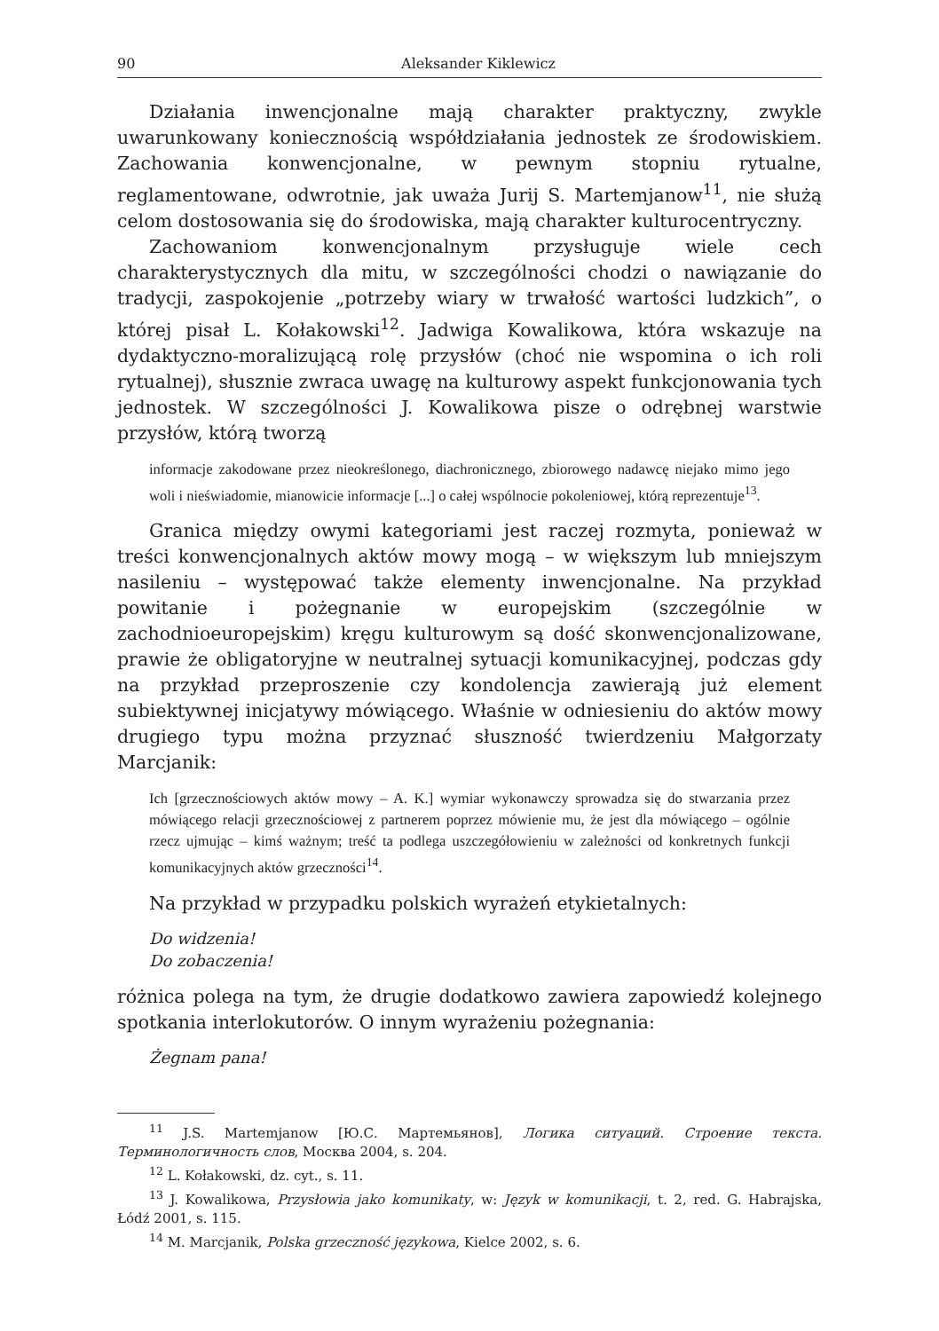90 Aleksander Kiklewicz
Działania inwencjonalne mają charakter praktyczny, zwykle uwarunkowany koniecznością współdziałania jednostek ze środowiskiem. Zachowania konwencjonalne, w pewnym stopniu rytualne, reglamentowane, odwrotnie, jak uważa Jurij S. Martemjanow<sup>11</sup>, nie służą celom dostosowania się do środowiska, mają charakter kulturocentryczny.
Zachowaniom konwencjonalnym przysługuje wiele cech charakterystycznych dla mitu, w szczególności chodzi o nawiązanie do tradycji, zaspokojenie „potrzeby wiary w trwałość wartości ludzkich”, o której pisał L. Kołakowski<sup>12</sup>. Jadwiga Kowalikowa, która wskazuje na dydaktyczno-moralizującą rolę przysłów (choć nie wspomina o ich roli rytualnej), słusznie zwraca uwagę na kulturowy aspekt funkcjonowania tych jednostek. W szczególności J. Kowalikowa pisze o odrębnej warstwie przysłów, którą tworzą
informacje zakodowane przez nieokreślonego, diachronicznego, zbiorowego nadawcę niejako mimo jego woli i nieświadomie, mianowicie informacje [...] o całej wspólnocie pokoleniowej, którą reprezentuje<sup>13</sup>.
Granica między owymi kategoriami jest raczej rozmyta, ponieważ w treści konwencjonalnych aktów mowy mogą – w większym lub mniejszym nasileniu – występować także elementy inwencjonalne. Na przykład powitanie i pożegnanie w europejskim (szczególnie w zachodnioeuropejskim) kręgu kulturowym są dość skonwencjonalizowane, prawie że obligatoryjne w neutralnej sytuacji komunikacyjnej, podczas gdy na przykład przeproszenie czy kondolencja zawierają już element subiektywnej inicjatywy mówiącego. Właśnie w odniesieniu do aktów mowy drugiego typu można przyznać słuszność twierdzeniu Małgorzaty Marcjanik:
Ich [grzecznościowych aktów mowy – A. K.] wymiar wykonawczy sprowadza się do stwarzania przez mówiącego relacji grzecznościowej z partnerem poprzez mówienie mu, że jest dla mówiącego – ogólnie rzecz ujmując – kimś ważnym; treść ta podlega uszczegółowieniu w zależności od konkretnych funkcji komunikacyjnych aktów grzeczności<sup>14</sup>.
Na przykład w przypadku polskich wyrażeń etykietalnych:
Do widzenia!
Do zobaczenia!
różnica polega na tym, że drugie dodatkowo zawiera zapowiedź kolejnego spotkania interlokutorów. O innym wyrażeniu pożegnania:
Żegnam pana!
<sup>11</sup> J.S. Martemjanow [Ю.С. Мартемьянов], Логика ситуаций. Строение текста. Терминологичность слов, Москва 2004, s. 204.
<sup>12</sup> L. Kołakowski, dz. cyt., s. 11.
<sup>13</sup> J. Kowalikowa, Przysłowia jako komunikaty, w: Język w komunikacji, t. 2, red. G. Habrajska, Łódź 2001, s. 115.
<sup>14</sup> M. Marcjanik, Polska grzeczność językowa, Kielce 2002, s. 6.